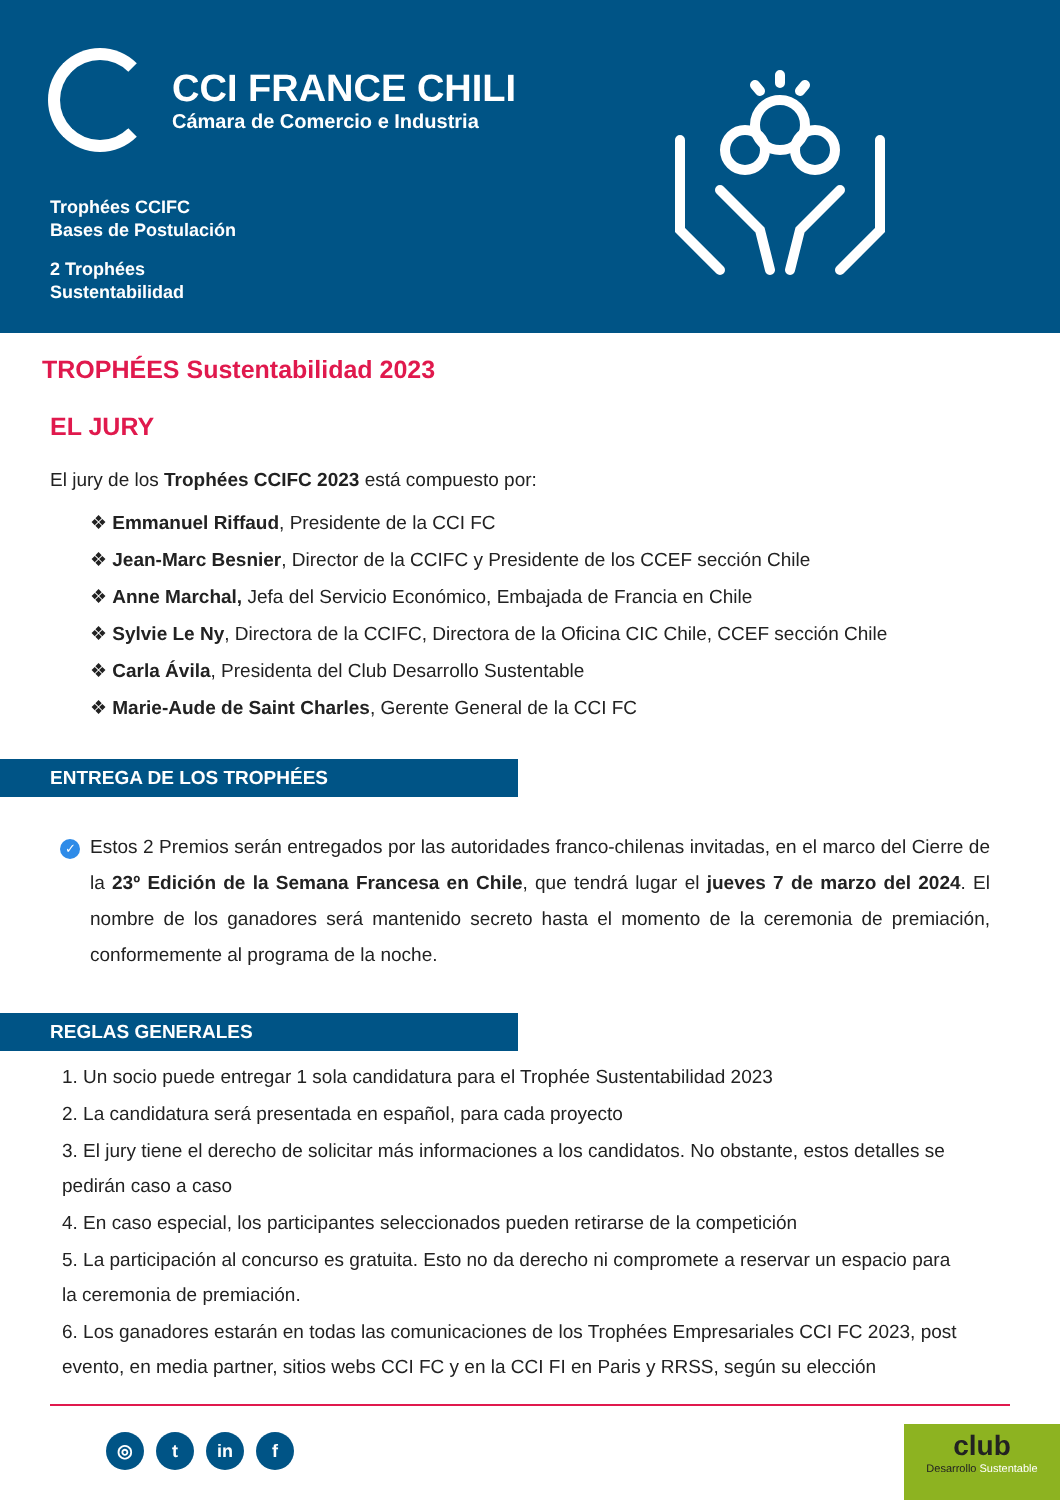CCI FRANCE CHILI
Cámara de Comercio e Industria
Trophées CCIFC
Bases de Postulación
2 Trophées
Sustentabilidad
TROPHÉES Sustentabilidad 2023
EL JURY
El jury de los Trophées CCIFC 2023 está compuesto por:
❖ Emmanuel Riffaud, Presidente de la CCI FC
❖ Jean-Marc Besnier, Director de la CCIFC y Presidente de los CCEF sección Chile
❖ Anne Marchal, Jefa del Servicio Económico, Embajada de Francia en Chile
❖ Sylvie Le Ny, Directora de la CCIFC, Directora de la Oficina CIC Chile, CCEF sección Chile
❖ Carla Ávila, Presidenta del Club Desarrollo Sustentable
❖ Marie-Aude de Saint Charles, Gerente General de la CCI FC
ENTREGA DE LOS TROPHÉES
✓ Estos 2 Premios serán entregados por las autoridades franco-chilenas invitadas, en el marco del Cierre de la 23º Edición de la Semana Francesa en Chile, que tendrá lugar el jueves 7 de marzo del 2024. El nombre de los ganadores será mantenido secreto hasta el momento de la ceremonia de premiación, conformemente al programa de la noche.
REGLAS GENERALES
1. Un socio puede entregar 1 sola candidatura para el Trophée Sustentabilidad 2023
2. La candidatura será presentada en español, para cada proyecto
3. El jury tiene el derecho de solicitar más informaciones a los candidatos. No obstante, estos detalles se pedirán caso a caso
4. En caso especial, los participantes seleccionados pueden retirarse de la competición
5. La participación al concurso es gratuita. Esto no da derecho ni compromete a reservar un espacio para la ceremonia de premiación.
6. Los ganadores estarán en todas las comunicaciones de los Trophées Empresariales CCI FC 2023, post evento, en media partner, sitios webs CCI FC y en la CCI FI en Paris y RRSS, según su elección
◎ t in f
club
Desarrollo Sustentable